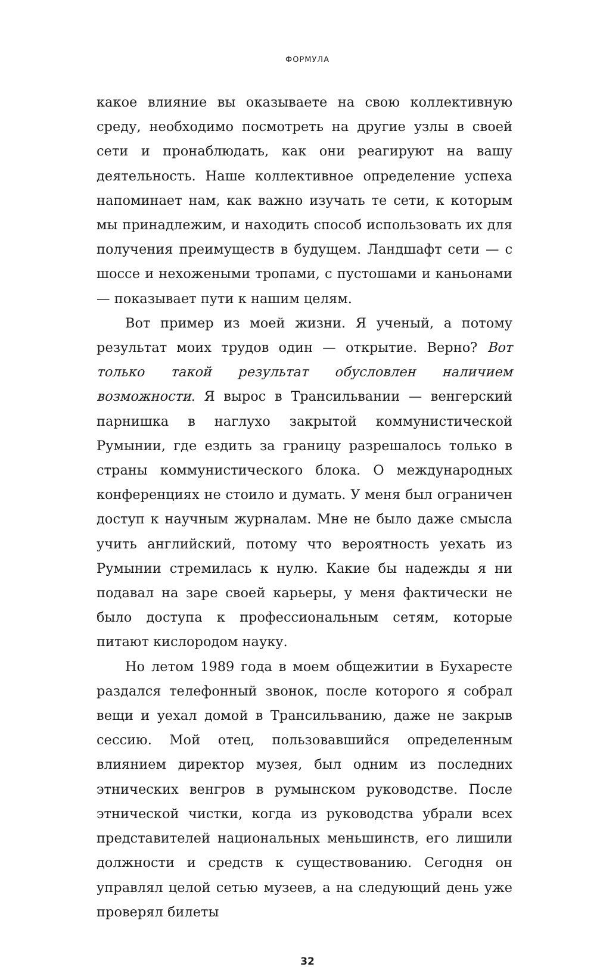ФОРМУЛА
какое влияние вы оказываете на свою коллективную среду, необходимо посмотреть на другие узлы в своей сети и пронаблюдать, как они реагируют на вашу деятельность. Наше коллективное определение успеха напоминает нам, как важно изучать те сети, к которым мы принадлежим, и находить способ использовать их для получения преимуществ в будущем. Ландшафт сети — с шоссе и нехожеными тропами, с пустошами и каньонами — показывает пути к нашим целям.
Вот пример из моей жизни. Я ученый, а потому результат моих трудов один — открытие. Верно? Вот только такой результат обусловлен наличием возможности. Я вырос в Трансильвании — венгерский парнишка в наглухо закрытой коммунистической Румынии, где ездить за границу разрешалось только в страны коммунистического блока. О международных конференциях не стоило и думать. У меня был ограничен доступ к научным журналам. Мне не было даже смысла учить английский, потому что вероятность уехать из Румынии стремилась к нулю. Какие бы надежды я ни подавал на заре своей карьеры, у меня фактически не было доступа к профессиональным сетям, которые питают кислородом науку.
Но летом 1989 года в моем общежитии в Бухаресте раздался телефонный звонок, после которого я собрал вещи и уехал домой в Трансильванию, даже не закрыв сессию. Мой отец, пользовавшийся определенным влиянием директор музея, был одним из последних этнических венгров в румынском руководстве. После этнической чистки, когда из руководства убрали всех представителей национальных меньшинств, его лишили должности и средств к существованию. Сегодня он управлял целой сетью музеев, а на следующий день уже проверял билеты
32